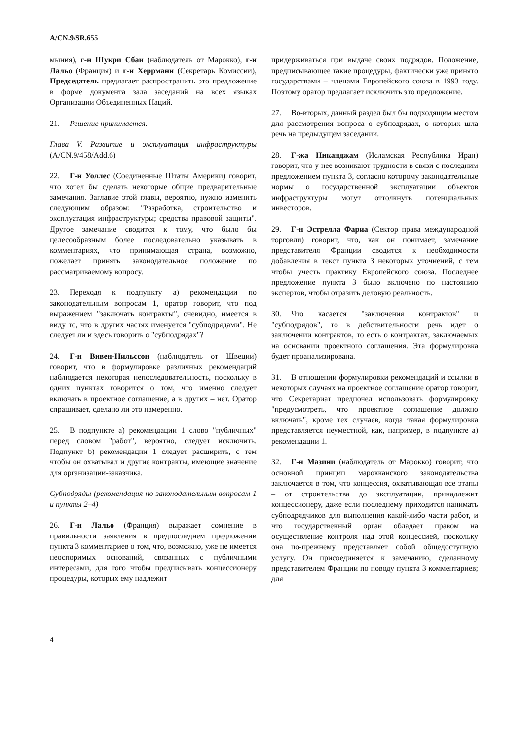A/CN.9/SR.655
мыния), г-н Шукри Сбаи (наблюдатель от Марокко), г-н Лальо (Франция) и г-н Херрманн (Секретарь Комиссии), Председатель предлагает распространить это предложение в форме документа зала заседаний на всех языках Организации Объединенных Наций.
21. Решение принимается.
Глава V. Развитие и эксплуатация инфраструктуры (A/CN.9/458/Add.6)
22. Г-н Уоллес (Соединенные Штаты Америки) говорит, что хотел бы сделать некоторые общие предварительные замечания. Заглавие этой главы, вероятно, нужно изменить следующим образом: "Разработка, строительство и эксплуатация инфраструктуры; средства правовой защиты". Другое замечание сводится к тому, что было бы целесообразным более последовательно указывать в комментариях, что принимающая страна, возможно, пожелает принять законодательное положение по рассматриваемому вопросу.
23. Переходя к подпункту a) рекомендации по законодательным вопросам 1, оратор говорит, что под выражением "заключать контракты", очевидно, имеется в виду то, что в других частях именуется "субподрядами". Не следует ли и здесь говорить о "субподрядах"?
24. Г-н Вивен-Нильссон (наблюдатель от Швеции) говорит, что в формулировке различных рекомендаций наблюдается некоторая непоследовательность, поскольку в одних пунктах говорится о том, что именно следует включать в проектное соглашение, а в других – нет. Оратор спрашивает, сделано ли это намеренно.
25. В подпункте a) рекомендации 1 слово "публичных" перед словом "работ", вероятно, следует исключить. Подпункт b) рекомендации 1 следует расширить, с тем чтобы он охватывал и другие контракты, имеющие значение для организации-заказчика.
Субподряды (рекомендация по законодательным вопросам 1 и пункты 2–4)
26. Г-н Лальо (Франция) выражает сомнение в правильности заявления в предпоследнем предложении пункта 3 комментариев о том, что, возможно, уже не имеется неоспоримых оснований, связанных с публичными интересами, для того чтобы предписывать концессионеру процедуры, которых ему надлежит
придерживаться при выдаче своих подрядов. Положение, предписывающее такие процедуры, фактически уже принято государствами – членами Европейского союза в 1993 году. Поэтому оратор предлагает исключить это предложение.
27. Во-вторых, данный раздел был бы подходящим местом для рассмотрения вопроса о субподрядах, о которых шла речь на предыдущем заседании.
28. Г-жа Никанджам (Исламская Республика Иран) говорит, что у нее возникают трудности в связи с последним предложением пункта 3, согласно которому законодательные нормы о государственной эксплуатации объектов инфраструктуры могут оттолкнуть потенциальных инвесторов.
29. Г-н Эстрелла Фариа (Сектор права международной торговли) говорит, что, как он понимает, замечание представителя Франции сводится к необходимости добавления в текст пункта 3 некоторых уточнений, с тем чтобы учесть практику Европейского союза. Последнее предложение пункта 3 было включено по настоянию экспертов, чтобы отразить деловую реальность.
30. Что касается "заключения контрактов" и "субподрядов", то в действительности речь идет о заключении контрактов, то есть о контрактах, заключаемых на основании проектного соглашения. Эта формулировка будет проанализирована.
31. В отношении формулировки рекомендаций и ссылки в некоторых случаях на проектное соглашение оратор говорит, что Секретариат предпочел использовать формулировку "предусмотреть, что проектное соглашение должно включать", кроме тех случаев, когда такая формулировка представляется неуместной, как, например, в подпункте a) рекомендации 1.
32. Г-н Мазини (наблюдатель от Марокко) говорит, что основной принцип марокканского законодательства заключается в том, что концессия, охватывающая все этапы – от строительства до эксплуатации, принадлежит концессионеру, даже если последнему приходится нанимать субподрядчиков для выполнения какой-либо части работ, и что государственный орган обладает правом на осуществление контроля над этой концессией, поскольку она по-прежнему представляет собой общедоступную услугу. Он присоединяется к замечанию, сделанному представителем Франции по поводу пункта 3 комментариев; для
4